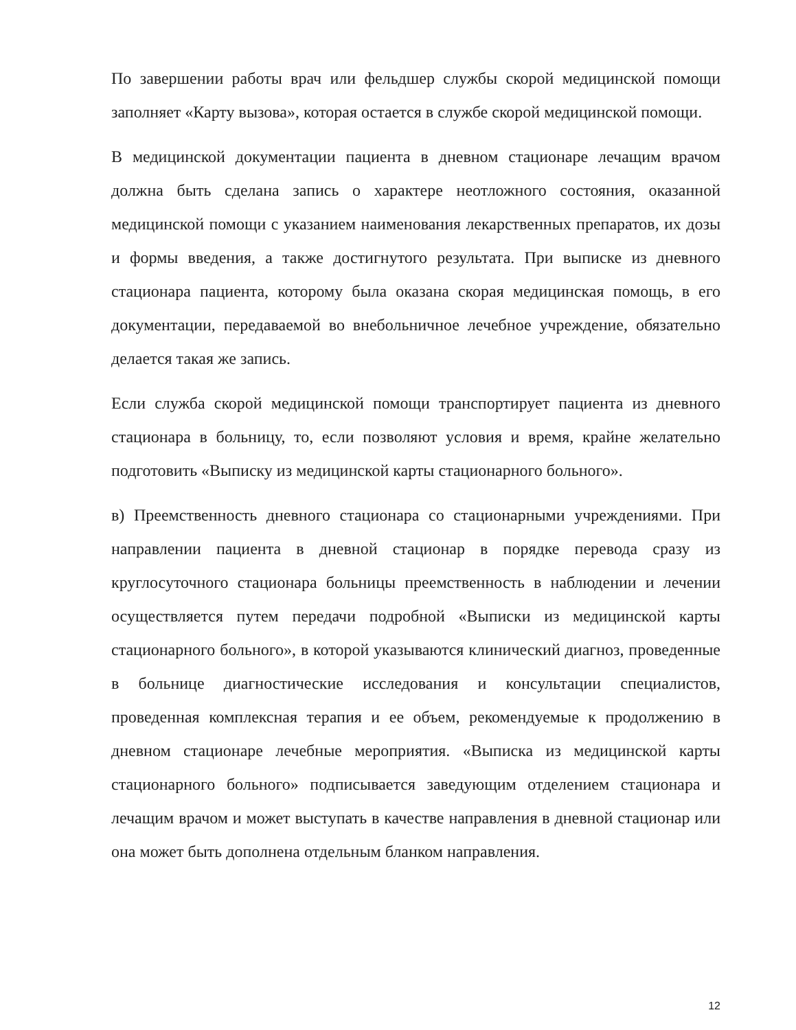По завершении работы врач или фельдшер службы скорой медицинской помощи заполняет «Карту вызова», которая остается в службе скорой медицинской помощи.
В медицинской документации пациента в дневном стационаре лечащим врачом должна быть сделана запись о характере неотложного состояния, оказанной медицинской помощи с указанием наименования лекарственных препаратов, их дозы и формы введения, а также достигнутого результата. При выписке из дневного стационара пациента, которому была оказана скорая медицинская помощь, в его документации, передаваемой во внебольничное лечебное учреждение, обязательно делается такая же запись.
Если служба скорой медицинской помощи транспортирует пациента из дневного стационара в больницу, то, если позволяют условия и время, крайне желательно подготовить «Выписку из медицинской карты стационарного больного».
в) Преемственность дневного стационара со стационарными учреждениями. При направлении пациента в дневной стационар в порядке перевода сразу из круглосуточного стационара больницы преемственность в наблюдении и лечении осуществляется путем передачи подробной «Выписки из медицинской карты стационарного больного», в которой указываются клинический диагноз, проведенные в больнице диагностические исследования и консультации специалистов, проведенная комплексная терапия и ее объем, рекомендуемые к продолжению в дневном стационаре лечебные мероприятия. «Выписка из медицинской карты стационарного больного» подписывается заведующим отделением стационара и лечащим врачом и может выступать в качестве направления в дневной стационар или она может быть дополнена отдельным бланком направления.
12